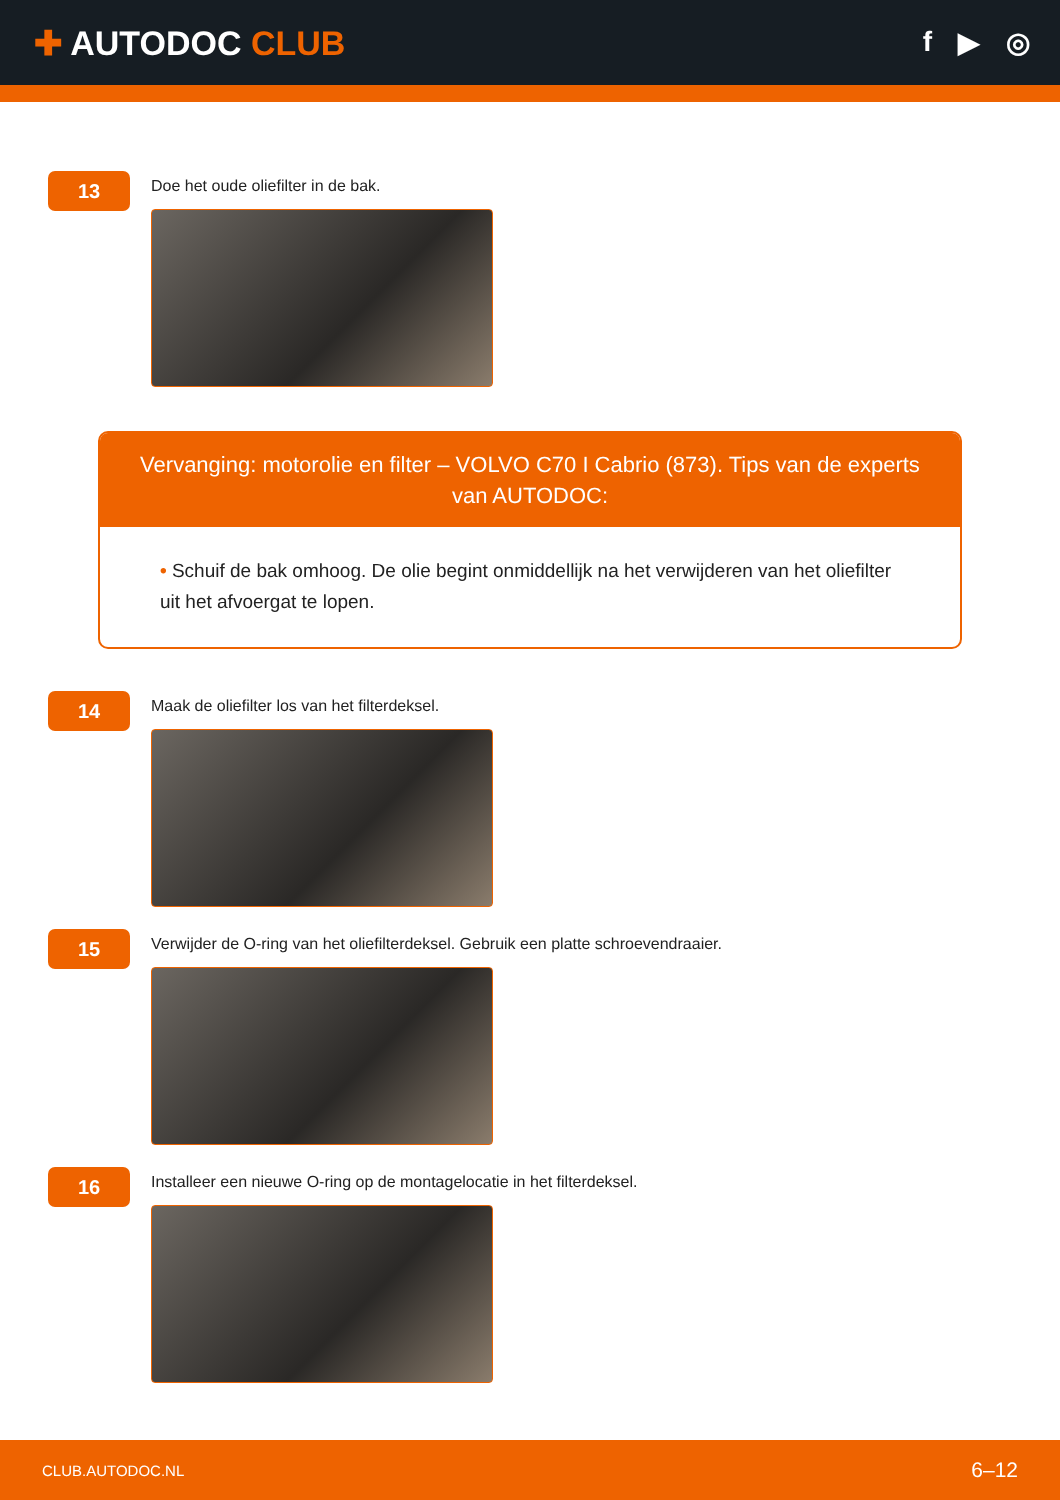✚ AUTODOC CLUB
f ▶ ◎
13
Doe het oude oliefilter in de bak.
Vervanging: motorolie en filter – VOLVO C70 I Cabrio (873). Tips van de experts van AUTODOC:
• Schuif de bak omhoog. De olie begint onmiddellijk na het verwijderen van het oliefilter uit het afvoergat te lopen.
14
Maak de oliefilter los van het filterdeksel.
15
Verwijder de O-ring van het oliefilterdeksel. Gebruik een platte schroevendraaier.
16
Installeer een nieuwe O-ring op de montagelocatie in het filterdeksel.
CLUB.AUTODOC.NL 6–12